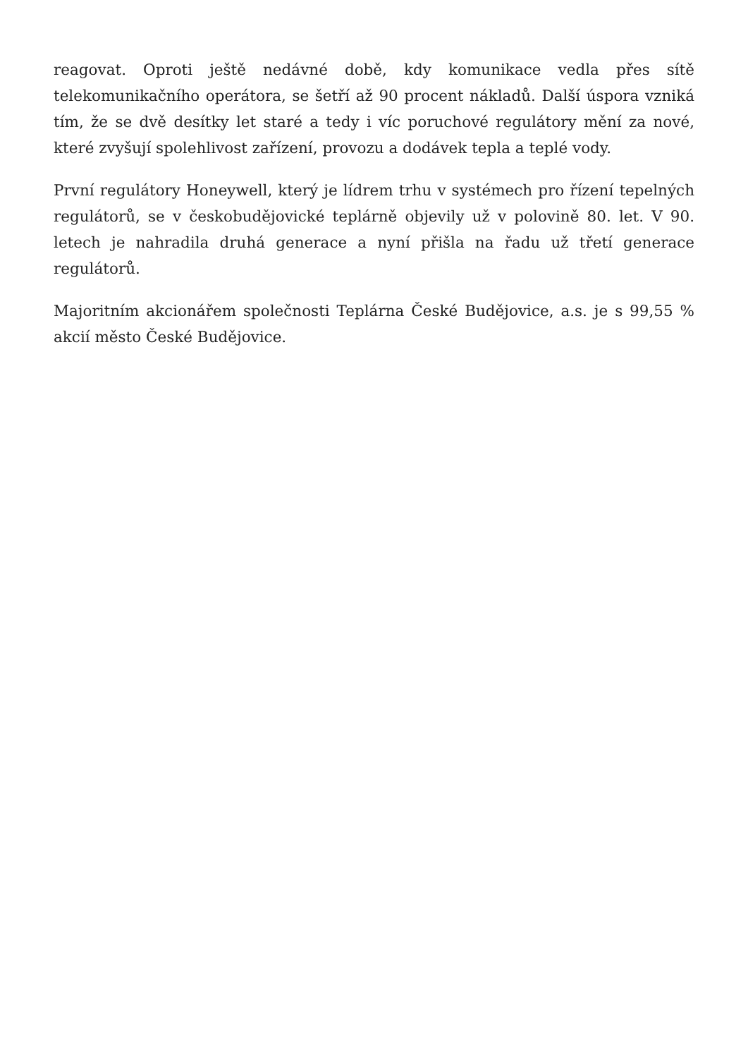reagovat. Oproti ještě nedávné době, kdy komunikace vedla přes sítě telekomunikačního operátora, se šetří až 90 procent nákladů. Další úspora vzniká tím, že se dvě desítky let staré a tedy i víc poruchové regulátory mění za nové, které zvyšují spolehlivost zařízení, provozu a dodávek tepla a teplé vody.
První regulátory Honeywell, který je lídrem trhu v systémech pro řízení tepelných regulátorů, se v českobudějovické teplárně objevily už v polovině 80. let. V 90. letech je nahradila druhá generace a nyní přišla na řadu už třetí generace regulátorů.
Majoritním akcionářem společnosti Teplárna České Budějovice, a.s. je s 99,55 % akcií město České Budějovice.